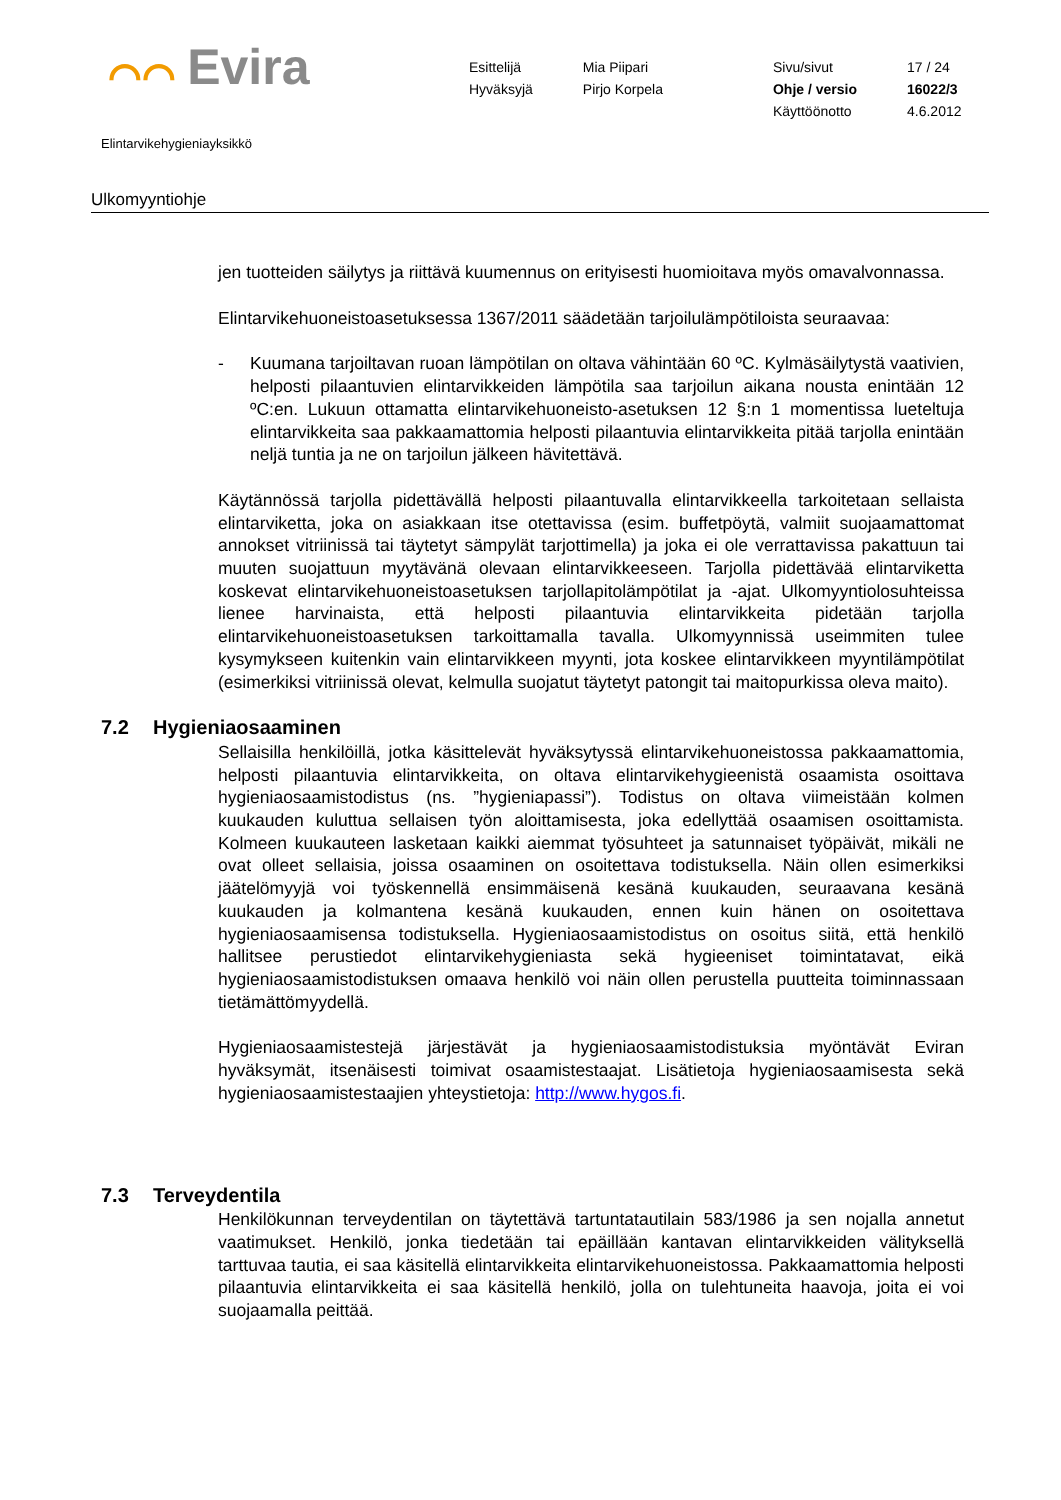⌒⌒ Evira
| Esittelijä | Mia Piipari | Sivu/sivut | 17 / 24 |
| Hyväksyjä | Pirjo Korpela | Ohje / versio | 16022/3 |
| | | Käyttöönotto | 4.6.2012 |
Elintarvikehygieniayksikkö
Ulkomyyntiohje
jen tuotteiden säilytys ja riittävä kuumennus on erityisesti huomioitava myös omavalvonnassa.
Elintarvikehuoneistoasetuksessa 1367/2011 säädetään tarjoilulämpötiloista seuraavaa:
- Kuumana tarjoiltavan ruoan lämpötilan on oltava vähintään 60 ºC. Kylmäsäilytystä vaativien, helposti pilaantuvien elintarvikkeiden lämpötila saa tarjoilun aikana nousta enintään 12 ºC:en. Lukuun ottamatta elintarvikehuoneisto-asetuksen 12 §:n 1 momentissa lueteltuja elintarvikkeita saa pakkaamattomia helposti pilaantuvia elintarvikkeita pitää tarjolla enintään neljä tuntia ja ne on tarjoilun jälkeen hävitettävä.
Käytännössä tarjolla pidettävällä helposti pilaantuvalla elintarvikkeella tarkoitetaan sellaista elintarviketta, joka on asiakkaan itse otettavissa (esim. buffetpöytä, valmiit suojaamattomat annokset vitriinissä tai täytetyt sämpylät tarjottimella) ja joka ei ole verrattavissa pakattuun tai muuten suojattuun myytävänä olevaan elintarvikkeeseen. Tarjolla pidettävää elintarviketta koskevat elintarvikehuoneistoasetuksen tarjollapitolämpötilat ja -ajat. Ulkomyyntiolosuhteissa lienee harvinaista, että helposti pilaantuvia elintarvikkeita pidetään tarjolla elintarvikehuoneistoasetuksen tarkoittamalla tavalla. Ulkomyynnissä useimmiten tulee kysymykseen kuitenkin vain elintarvikkeen myynti, jota koskee elintarvikkeen myyntilämpötilat (esimerkiksi vitriinissä olevat, kelmulla suojatut täytetyt patongit tai maitopurkissa oleva maito).
7.2 Hygieniaosaaminen
Sellaisilla henkilöillä, jotka käsittelevät hyväksytyssä elintarvikehuoneistossa pakkaamattomia, helposti pilaantuvia elintarvikkeita, on oltava elintarvikehygieenistä osaamista osoittava hygieniaosaamistodistus (ns. ”hygieniapassi”). Todistus on oltava viimeistään kolmen kuukauden kuluttua sellaisen työn aloittamisesta, joka edellyttää osaamisen osoittamista. Kolmeen kuukauteen lasketaan kaikki aiemmat työsuhteet ja satunnaiset työpäivät, mikäli ne ovat olleet sellaisia, joissa osaaminen on osoitettava todistuksella. Näin ollen esimerkiksi jäätelömyyjä voi työskennellä ensimmäisenä kesänä kuukauden, seuraavana kesänä kuukauden ja kolmantena kesänä kuukauden, ennen kuin hänen on osoitettava hygieniaosaamisensa todistuksella. Hygieniaosaamistodistus on osoitus siitä, että henkilö hallitsee perustiedot elintarvikehygieniasta sekä hygieeniset toimintatavat, eikä hygieniaosaamistodistuksen omaava henkilö voi näin ollen perustella puutteita toiminnassaan tietämättömyydellä.
Hygieniaosaamistestejä järjestävät ja hygieniaosaamistodistuksia myöntävät Eviran hyväksymät, itsenäisesti toimivat osaamistestaajat. Lisätietoja hygieniaosaamisesta sekä hygieniaosaamistestaajien yhteystietoja: http://www.hygos.fi.
7.3 Terveydentila
Henkilökunnan terveydentilan on täytettävä tartuntatautilain 583/1986 ja sen nojalla annetut vaatimukset. Henkilö, jonka tiedetään tai epäillään kantavan elintarvikkeiden välityksellä tarttuvaa tautia, ei saa käsitellä elintarvikkeita elintarvikehuoneistossa. Pakkaamattomia helposti pilaantuvia elintarvikkeita ei saa käsitellä henkilö, jolla on tulehtuneita haavoja, joita ei voi suojaamalla peittää.